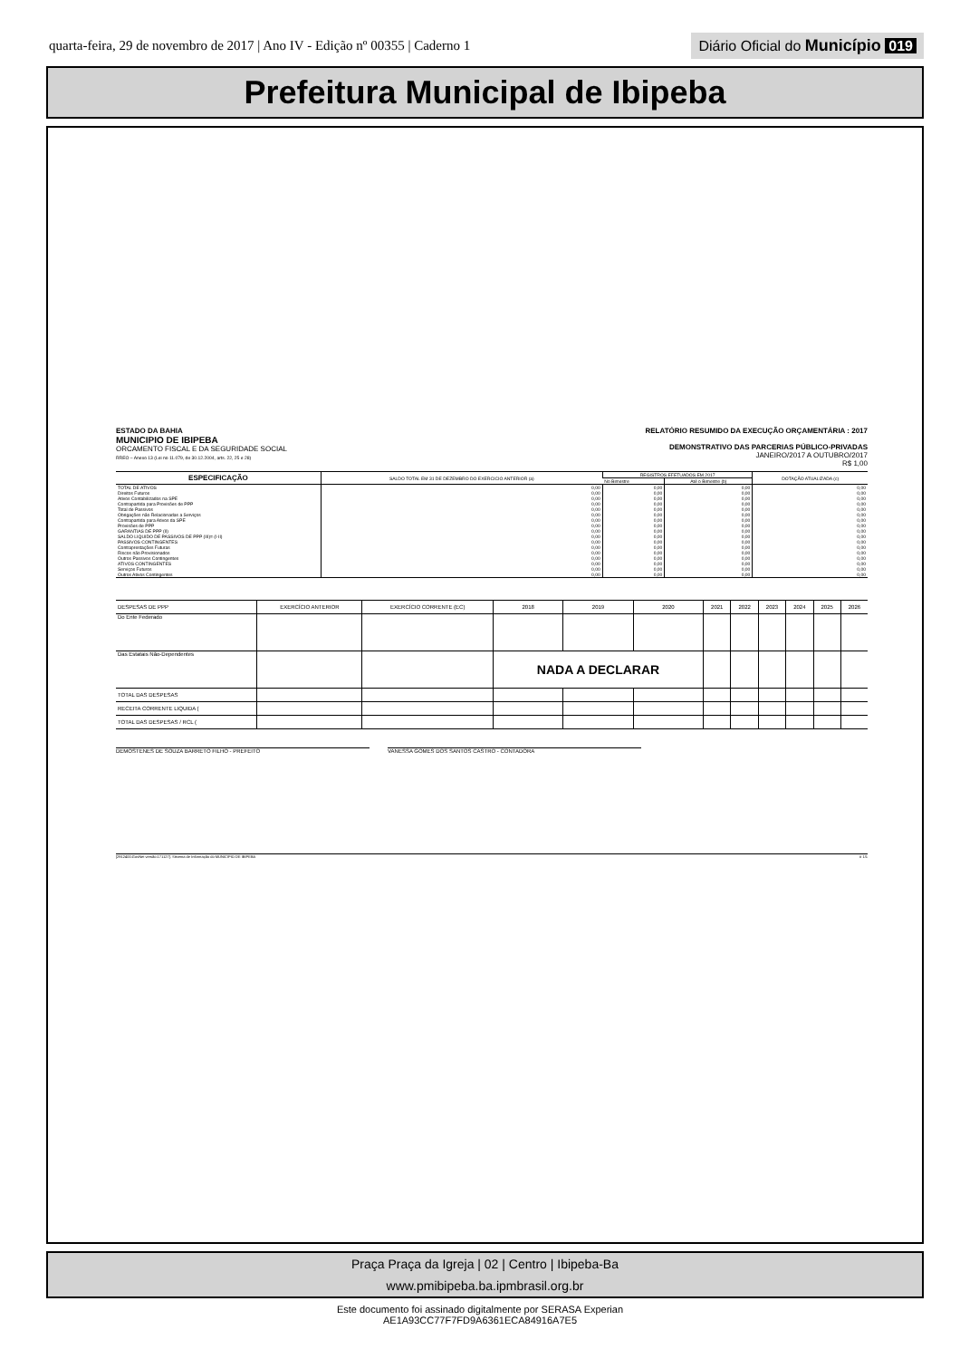quarta-feira, 29 de novembro de 2017 | Ano IV - Edição nº 00355 | Caderno 1
Diário Oficial do Município 019
Prefeitura Municipal de Ibipeba
ESTADO DA BAHIA
MUNICIPIO DE IBIPEBA
ORCAMENTO FISCAL E DA SEGURIDADE SOCIAL
RREO – Anexo 13 (Lei no 11.079, de 30.12.2004, arts. 22, 25 e 28)
RELATÓRIO RESUMIDO DA EXECUÇÃO ORÇAMENTÁRIA : 2017
DEMONSTRATIVO DAS PARCERIAS PÚBLICO-PRIVADAS
JANEIRO/2017 A OUTUBRO/2017
R$ 1,00
| ESPECIFICAÇÃO | SALDO TOTAL EM 31 DE DEZEMBRO DO EXERCICIO ANTERIOR (a) | REGISTROS EFETUADOS EM 2017 | | DOTAÇÃO ATUALIZADA (c) |
| --- | --- | --- | --- | --- |
| | | No Bimestre | Até o Bimestre (b) | |
| TOTAL DE ATIVOS | 0,00 | 0,00 | 0,00 | 0,00 |
| Direitos Futuros | 0,00 | 0,00 | 0,00 | 0,00 |
| Ativos Contabilizados na SPE | 0,00 | 0,00 | 0,00 | 0,00 |
| Contrapartida para Provisões de PPP | 0,00 | 0,00 | 0,00 | 0,00 |
| Total de Passivos | 0,00 | 0,00 | 0,00 | 0,00 |
| Obrigações não Relacionadas a Serviços | 0,00 | 0,00 | 0,00 | 0,00 |
| Contrapartida para Ativos da SPE | 0,00 | 0,00 | 0,00 | 0,00 |
| Provisões de PPP | 0,00 | 0,00 | 0,00 | 0,00 |
| GARANTIAS DE PPP (II) | 0,00 | 0,00 | 0,00 | 0,00 |
| SALDO LIQUIDO DE PASSIVOS DE PPP (III)= (I-II) | 0,00 | 0,00 | 0,00 | 0,00 |
| PASSIVOS CONTINGENTES | 0,00 | 0,00 | 0,00 | 0,00 |
| Contraprestações Futuras | 0,00 | 0,00 | 0,00 | 0,00 |
| Riscos não Provisionados | 0,00 | 0,00 | 0,00 | 0,00 |
| Outros Passivos Contingentes | 0,00 | 0,00 | 0,00 | 0,00 |
| ATIVOS CONTINGENTES | 0,00 | 0,00 | 0,00 | 0,00 |
| Serviços Futuros | 0,00 | 0,00 | 0,00 | 0,00 |
| Outros Ativos Contingentes | 0,00 | 0,00 | 0,00 | 0,00 |
| DESPESAS DE PPP | EXERCÍCIO ANTERIOR | EXERCÍCIO CORRENTE (EC) | 2018 | 2019 | 2020 | 2021 | 2022 | 2023 | 2024 | 2025 | 2026 |
| --- | --- | --- | --- | --- | --- | --- | --- | --- | --- | --- | --- |
| Do Ente Federado | | | | | | | | | | | |
| Das Estatais Não-Dependentes | | | NADA A DECLARAR | | | | | | | | |
| TOTAL DAS DESPESAS | | | | | | | | | | | |
| RECEITA CORRENTE LIQUIDA ( | | | | | | | | | | | |
| TOTAL DAS DESPESAS / RCL ( | | | | | | | | | | | |
DEMOSTENES DE SOUZA BARRETO FILHO - PREFEITO VANESSA GOMES DOS SANTOS CASTRO - CONTADORA
[2912400:GovNet versão:171127]. Sistema de Informação do MUNICIPIO DE IBIPEBA # 1/1
Praça Praça da Igreja | 02 | Centro | Ibipeba-Ba
www.pmibipeba.ba.ipmbrasil.org.br
Este documento foi assinado digitalmente por SERASA Experian
AE1A93CC77F7FD9A6361ECA84916A7E5